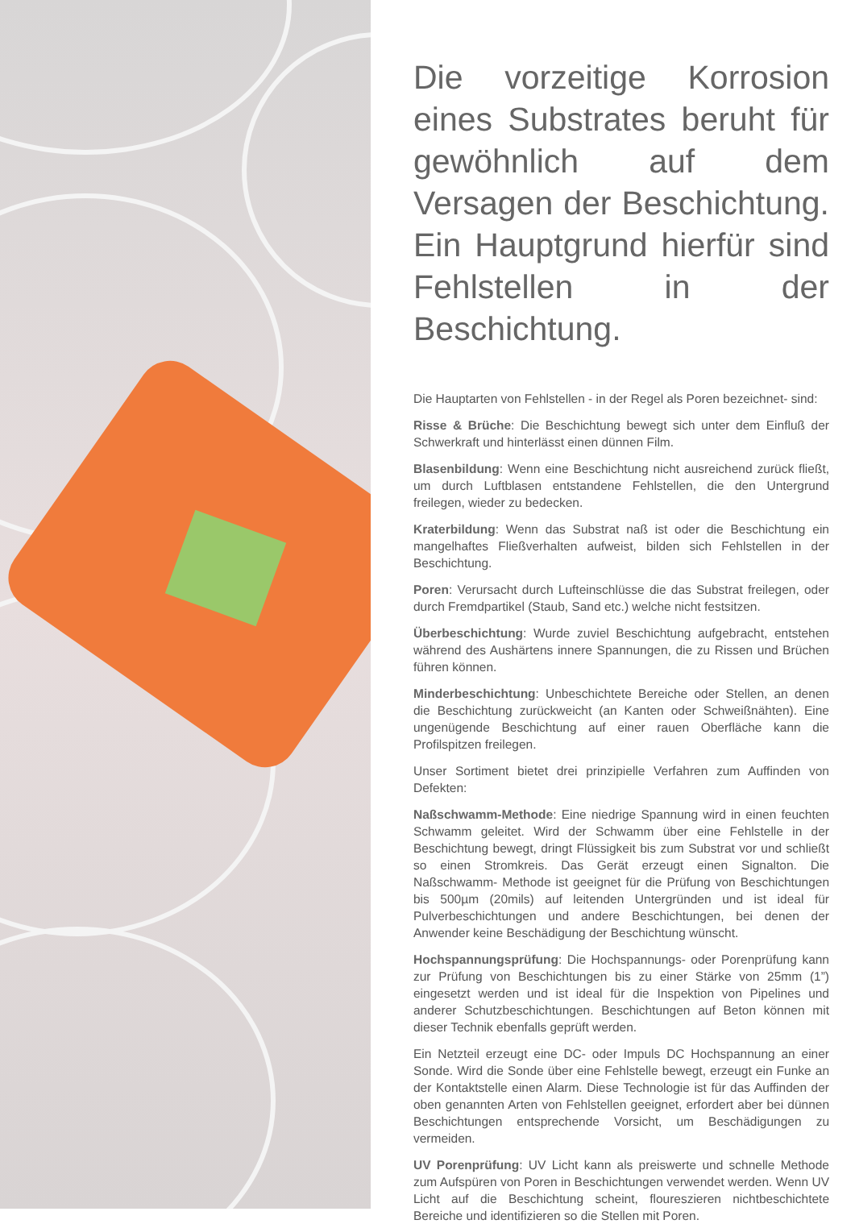Die vorzeitige Korrosion eines Substrates beruht für gewöhnlich auf dem Versagen der Beschichtung. Ein Hauptgrund hierfür sind Fehlstellen in der Beschichtung.
Die Hauptarten von Fehlstellen - in der Regel als Poren bezeichnet- sind:
Risse & Brüche: Die Beschichtung bewegt sich unter dem Einfluß der Schwerkraft und hinterlässt einen dünnen Film.
Blasenbildung: Wenn eine Beschichtung nicht ausreichend zurück fließt, um durch Luftblasen entstandene Fehlstellen, die den Untergrund freilegen, wieder zu bedecken.
Kraterbildung: Wenn das Substrat naß ist oder die Beschichtung ein mangelhaftes Fließverhalten aufweist, bilden sich Fehlstellen in der Beschichtung.
Poren: Verursacht durch Lufteinschlüsse die das Substrat freilegen, oder durch Fremdpartikel (Staub, Sand etc.) welche nicht festsitzen.
Überbeschichtung: Wurde zuviel Beschichtung aufgebracht, entstehen während des Aushärtens innere Spannungen, die zu Rissen und Brüchen führen können.
Minderbeschichtung: Unbeschichtete Bereiche oder Stellen, an denen die Beschichtung zurückweicht (an Kanten oder Schweißnähten). Eine ungenügende Beschichtung auf einer rauen Oberfläche kann die Profilspitzen freilegen.
Unser Sortiment bietet drei prinzipielle Verfahren zum Auffinden von Defekten:
Naßschwamm-Methode: Eine niedrige Spannung wird in einen feuchten Schwamm geleitet. Wird der Schwamm über eine Fehlstelle in der Beschichtung bewegt, dringt Flüssigkeit bis zum Substrat vor und schließt so einen Stromkreis. Das Gerät erzeugt einen Signalton. Die Naßschwamm- Methode ist geeignet für die Prüfung von Beschichtungen bis 500µm (20mils) auf leitenden Untergründen und ist ideal für Pulverbeschichtungen und andere Beschichtungen, bei denen der Anwender keine Beschädigung der Beschichtung wünscht.
Hochspannungsprüfung: Die Hochspannungs- oder Porenprüfung kann zur Prüfung von Beschichtungen bis zu einer Stärke von 25mm (1”) eingesetzt werden und ist ideal für die Inspektion von Pipelines und anderer Schutzbeschichtungen. Beschichtungen auf Beton können mit dieser Technik ebenfalls geprüft werden.
Ein Netzteil erzeugt eine DC- oder Impuls DC Hochspannung an einer Sonde. Wird die Sonde über eine Fehlstelle bewegt, erzeugt ein Funke an der Kontaktstelle einen Alarm. Diese Technologie ist für das Auffinden der oben genannten Arten von Fehlstellen geeignet, erfordert aber bei dünnen Beschichtungen entsprechende Vorsicht, um Beschädigungen zu vermeiden.
UV Porenprüfung: UV Licht kann als preiswerte und schnelle Methode zum Aufspüren von Poren in Beschichtungen verwendet werden. Wenn UV Licht auf die Beschichtung scheint, floureszieren nichtbeschichtete Bereiche und identifizieren so die Stellen mit Poren.